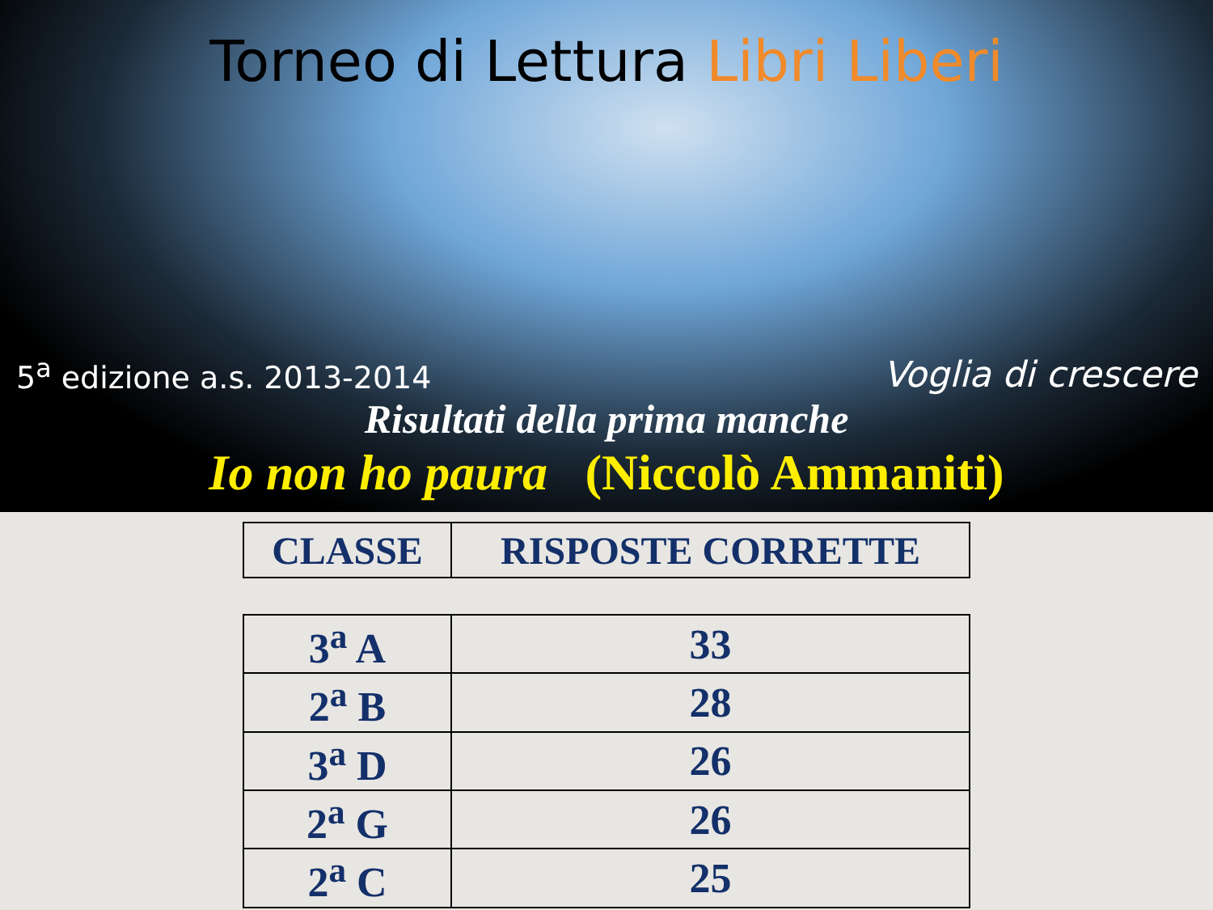Torneo di Lettura Libri Liberi
5<sup>a</sup> edizione a.s. 2013-2014
Voglia di crescere
Risultati della prima manche
Io non ho paura (Niccolò Ammaniti)
| CLASSE | RISPOSTE CORRETTE |
| --- | --- |
| 3<sup>a</sup> A | 33 |
| 2<sup>a</sup> B | 28 |
| 3<sup>a</sup> D | 26 |
| 2<sup>a</sup> G | 26 |
| 2<sup>a</sup> C | 25 |